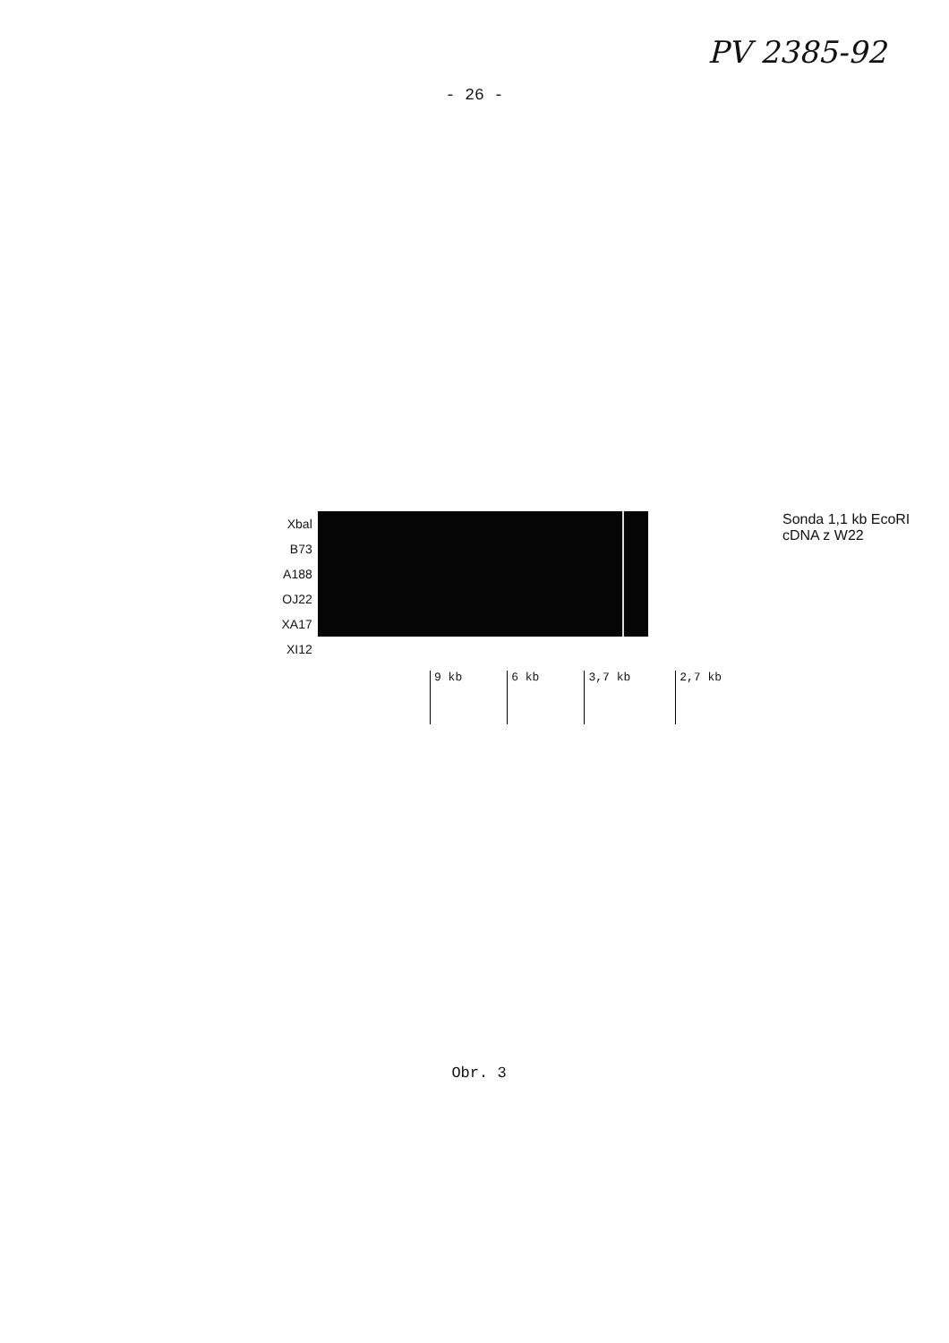PV 2385-92
- 26 -
Xbal
B73
A188
OJ22
XA17
XI12
Sonda 1,1 kb EcoRI cDNA z W22
9 kb 6 kb 3,7 kb 2,7 kb
Obr. 3